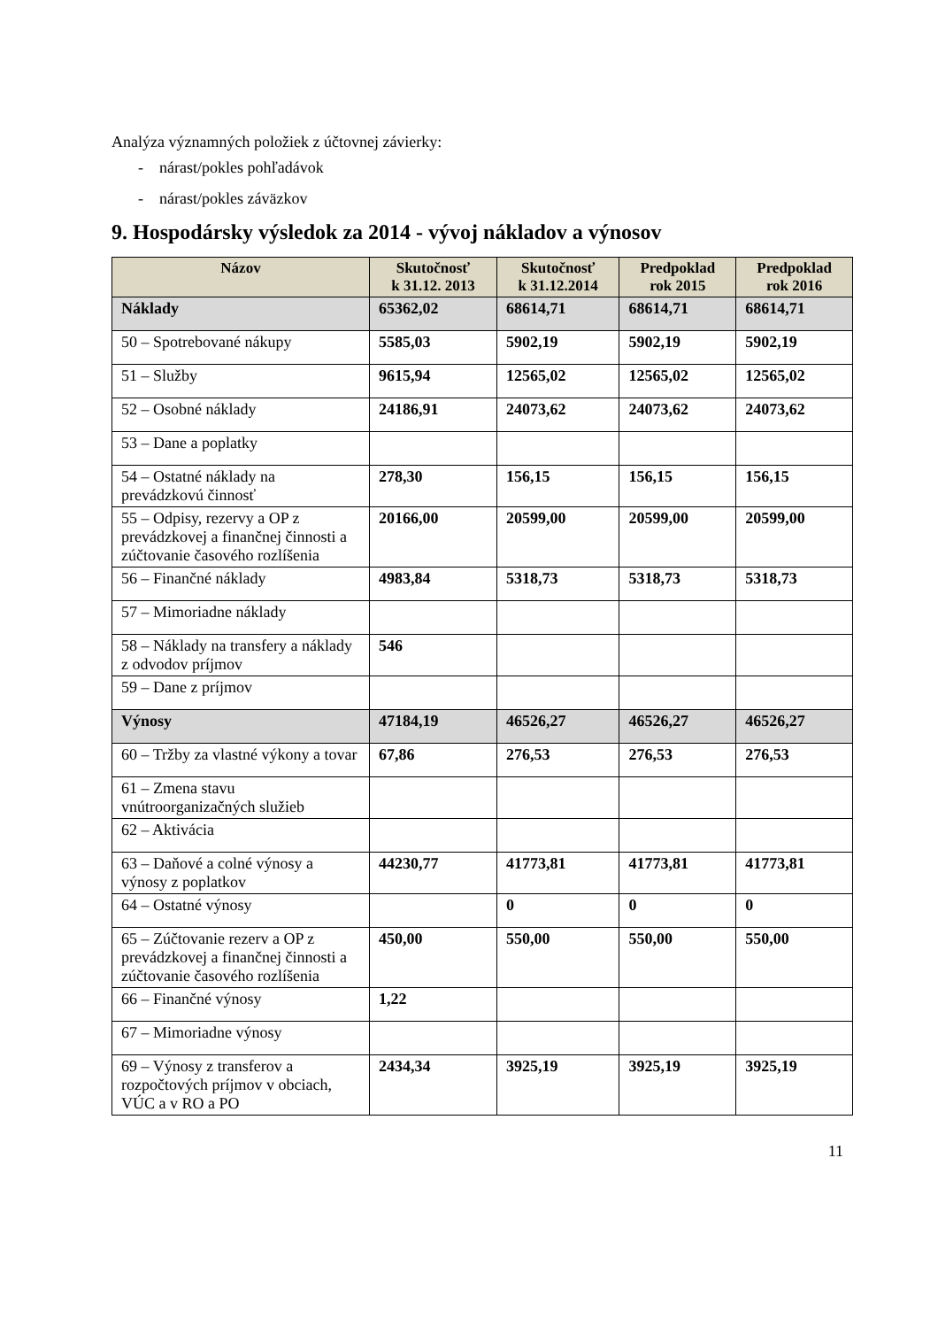Analýza významných položiek z účtovnej závierky:
- nárast/pokles pohľadávok
- nárast/pokles záväzkov
9. Hospodársky výsledok za 2014 - vývoj nákladov a výnosov
| Názov | Skutočnosť k 31.12. 2013 | Skutočnosť k 31.12.2014 | Predpoklad rok 2015 | Predpoklad rok 2016 |
| --- | --- | --- | --- | --- |
| Náklady | 65362,02 | 68614,71 | 68614,71 | 68614,71 |
| 50 – Spotrebované nákupy | 5585,03 | 5902,19 | 5902,19 | 5902,19 |
| 51 – Služby | 9615,94 | 12565,02 | 12565,02 | 12565,02 |
| 52 – Osobné náklady | 24186,91 | 24073,62 | 24073,62 | 24073,62 |
| 53 – Dane a poplatky | | | | |
| 54 – Ostatné náklady na prevádzkovú činnosť | 278,30 | 156,15 | 156,15 | 156,15 |
| 55 – Odpisy, rezervy a OP z prevádzkovej a finančnej činnosti a zúčtovanie časového rozlíšenia | 20166,00 | 20599,00 | 20599,00 | 20599,00 |
| 56 – Finančné náklady | 4983,84 | 5318,73 | 5318,73 | 5318,73 |
| 57 – Mimoriadne náklady | | | | |
| 58 – Náklady na transfery a náklady z odvodov príjmov | 546 | | | |
| 59 – Dane z príjmov | | | | |
| Výnosy | 47184,19 | 46526,27 | 46526,27 | 46526,27 |
| 60 – Tržby za vlastné výkony a tovar | 67,86 | 276,53 | 276,53 | 276,53 |
| 61 – Zmena stavu vnútroorganizačných služieb | | | | |
| 62 – Aktivácia | | | | |
| 63 – Daňové a colné výnosy a výnosy z poplatkov | 44230,77 | 41773,81 | 41773,81 | 41773,81 |
| 64 – Ostatné výnosy | | 0 | 0 | 0 |
| 65 – Zúčtovanie rezerv a OP z prevádzkovej a finančnej činnosti a zúčtovanie časového rozlíšenia | 450,00 | 550,00 | 550,00 | 550,00 |
| 66 – Finančné výnosy | 1,22 | | | |
| 67 – Mimoriadne výnosy | | | | |
| 69 – Výnosy z transferov a rozpočtových príjmov v obciach, VÚC a v RO a PO | 2434,34 | 3925,19 | 3925,19 | 3925,19 |
11